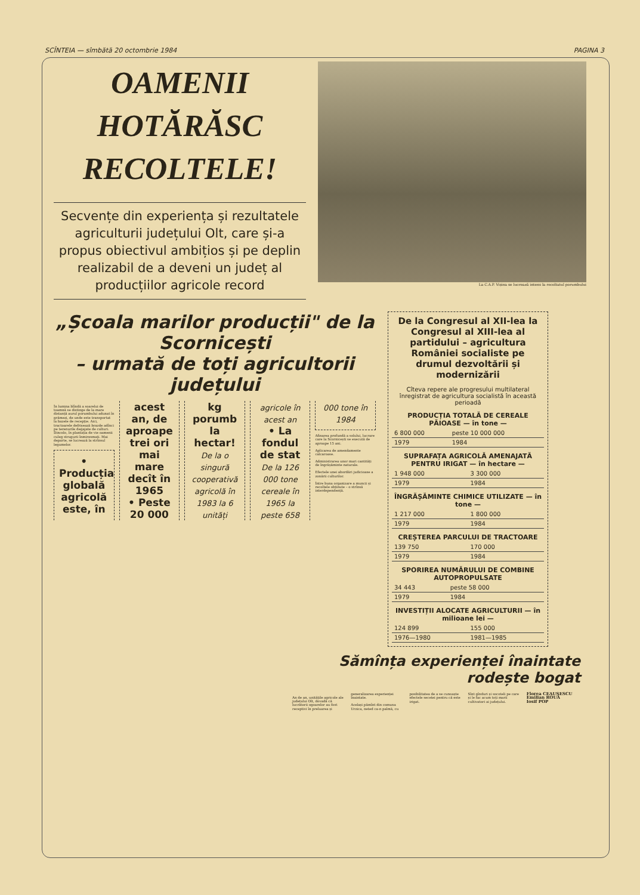SCÎNTEIA — sîmbătă 20 octombrie 1984 PAGINA 3
OAMENII
HOTĂRĂSC
RECOLTELE!
Secvențe din experiența și rezultatele agriculturii județului Olt, care și-a propus obiectivul ambițios și pe deplin realizabil de a deveni un județ al producțiilor agricole record
La C.A.P. Vișina se lucrează intens la recoltatul porumbului
„Școala marilor producții" de la Scornicești
– urmată de toți agricultorii județului
În lumina blîndă a soarelui de toamnă se distinge de la mare distanță aurul porumbului adunat în grămezi, de unde este transportat la bazele de recepție. Aici, tractoarele defrișează brazde adînci pe terenurile degajate de culturi. Dincolo, în plantația de vie oamenii culeg strugurii înmiresmați. Mai departe, se lucrează la strînsul legumelor.
• Producția globală agricolă este, în acest an, de aproape trei ori mai mare decît în 1965
• Peste 20 000 kg porumb la hectar!
De la o singură cooperativă agricolă în 1983 la 6 unități agricole în acest an
• La fondul de stat
De la 126 000 tone cereale în 1965 la peste 658 000 tone în 1984
Afinarea profundă a solului, lucrare care la Scornicești se execută de aproape 15 ani.
Aplicarea de amendamente calcaroase.
Administrarea unor mari cantități de îngrășăminte naturale.
Efectele unei abordări judicioase a zonării culturilor.
Între buna organizare a muncii și recoltele obținute – o strînsă interdependență.
De la Congresul al XII-lea la Congresul al XIII-lea al partidului – agricultura României socialiste pe drumul dezvoltării și modernizării
Cîteva repere ale progresului multilateral înregistrat de agricultura socialistă în această perioadă
PRODUCȚIA TOTALĂ DE CEREALE PĂIOASE — în tone —
| 6 800 000 | peste 10 000 000 |
| 1979 | 1984 |
SUPRAFAȚA AGRICOLĂ AMENAJATĂ PENTRU IRIGAT — în hectare —
| 1 948 000 | 3 300 000 |
| 1979 | 1984 |
ÎNGRĂȘĂMINTE CHIMICE UTILIZATE — în tone —
| 1 217 000 | 1 800 000 |
| 1979 | 1984 |
CREȘTEREA PARCULUI DE TRACTOARE
| 139 750 | 170 000 |
| 1979 | 1984 |
SPORIREA NUMĂRULUI DE COMBINE AUTOPROPULSATE
| 34 443 | peste 58 000 |
| 1979 | 1984 |
INVESTIȚII ALOCATE AGRICULTURII — în milioane lei —
| 124 899 | 155 000 |
| 1976—1980 | 1981—1985 |
Sămînța experienței înaintate rodește bogat
An de an, unitățile agricole ale județului Olt, dovadă că lucrătorii ogoarelor au fost receptivi în preluarea și generalizarea experienței înaintate.
Același pămînt din comuna Urzica, neted ca-n palmă, cu posibilitatea de a se cunoaște efectele secetei pentru că este irigat.
Sînt gînduri și socoteli pe care și le fac acum toți marii cultivatori ai județului.
Florea CEAUȘESCU
Emilian ROUĂ
Iosif POP